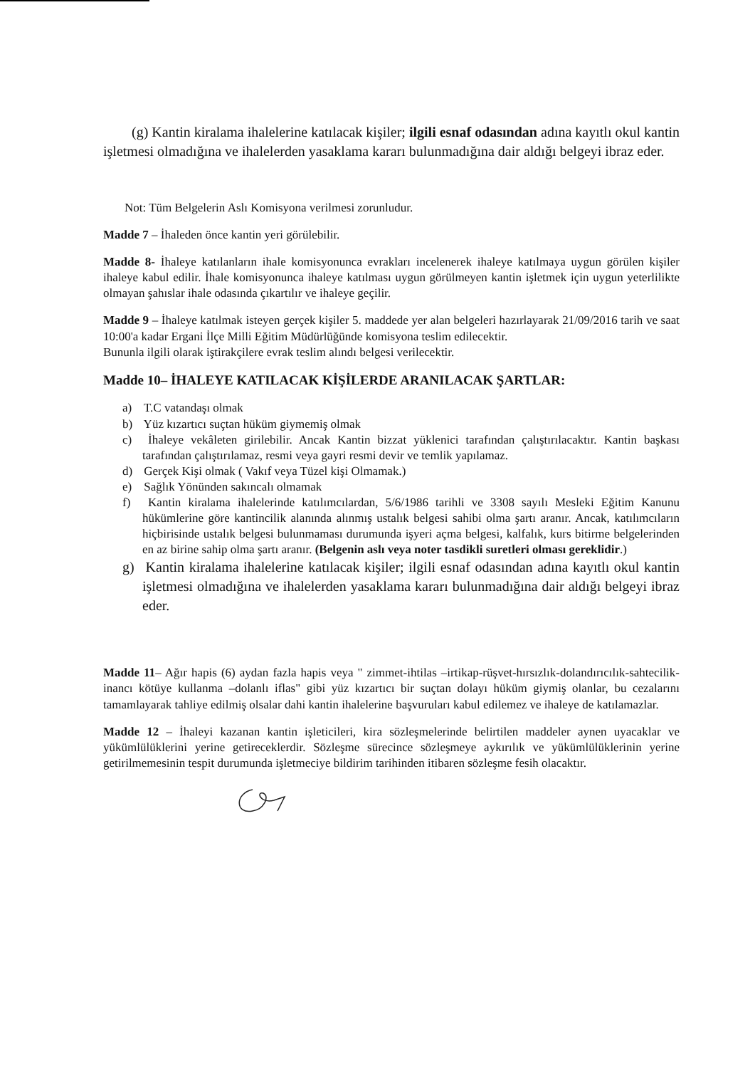(g) Kantin kiralama ihalelerine katılacak kişiler; ilgili esnaf odasından adına kayıtlı okul kantin işletmesi olmadığına ve ihalelerden yasaklama kararı bulunmadığına dair aldığı belgeyi ibraz eder.
Not: Tüm Belgelerin Aslı Komisyona verilmesi zorunludur.
Madde 7 – İhaleden önce kantin yeri görülebilir.
Madde 8- İhaleye katılanların ihale komisyonunca evrakları incelenerek ihaleye katılmaya uygun görülen kişiler ihaleye kabul edilir. İhale komisyonunca ihaleye katılması uygun görülmeyen kantin işletmek için uygun yeterlilikte olmayan şahıslar ihale odasında çıkartılır ve ihaleye geçilir.
Madde 9 – İhaleye katılmak isteyen gerçek kişiler 5. maddede yer alan belgeleri hazırlayarak 21/09/2016 tarih ve saat 10:00'a kadar Ergani İlçe Milli Eğitim Müdürlüğünde komisyona teslim edilecektir.
Bununla ilgili olarak iştirakçilere evrak teslim alındı belgesi verilecektir.
Madde 10– İHALEYE KATILACAK KİŞİLERDE ARANILACAK ŞARTLAR:
a) T.C vatandaşı olmak
b) Yüz kızartıcı suçtan hüküm giymemiş olmak
c) İhaleye vekâleten girilebilir. Ancak Kantin bizzat yüklenici tarafından çalıştırılacaktır. Kantin başkası tarafından çalıştırılamaz, resmi veya gayri resmi devir ve temlik yapılamaz.
d) Gerçek Kişi olmak ( Vakıf veya Tüzel kişi Olmamak.)
e) Sağlık Yönünden sakıncalı olmamak
f) Kantin kiralama ihalelerinde katılımcılardan, 5/6/1986 tarihli ve 3308 sayılı Mesleki Eğitim Kanunu hükümlerine göre kantincilik alanında alınmış ustalık belgesi sahibi olma şartı aranır. Ancak, katılımcıların hiçbirisinde ustalık belgesi bulunmaması durumunda işyeri açma belgesi, kalfalık, kurs bitirme belgelerinden en az birine sahip olma şartı aranır. (Belgenin aslı veya noter tasdikli suretleri olması gereklidir.)
g) Kantin kiralama ihalelerine katılacak kişiler; ilgili esnaf odasından adına kayıtlı okul kantin işletmesi olmadığına ve ihalelerden yasaklama kararı bulunmadığına dair aldığı belgeyi ibraz eder.
Madde 11– Ağır hapis (6) aydan fazla hapis veya " zimmet-ihtilas –irtikap-rüşvet-hırsızlık-dolandırıcılık-sahtecilik- inancı kötüye kullanma –dolanlı iflas" gibi yüz kızartıcı bir suçtan dolayı hüküm giymiş olanlar, bu cezalarını tamamlayarak tahliye edilmiş olsalar dahi kantin ihalelerine başvuruları kabul edilemez ve ihaleye de katılamazlar.
Madde 12 – İhaleyi kazanan kantin işleticileri, kira sözleşmelerinde belirtilen maddeler aynen uyacaklar ve yükümlülüklerini yerine getireceklerdir. Sözleşme sürecince sözleşmeye aykırılık ve yükümlülüklerinin yerine getirilmemesinin tespit durumunda işletmeciye bildirim tarihinden itibaren sözleşme fesih olacaktır.